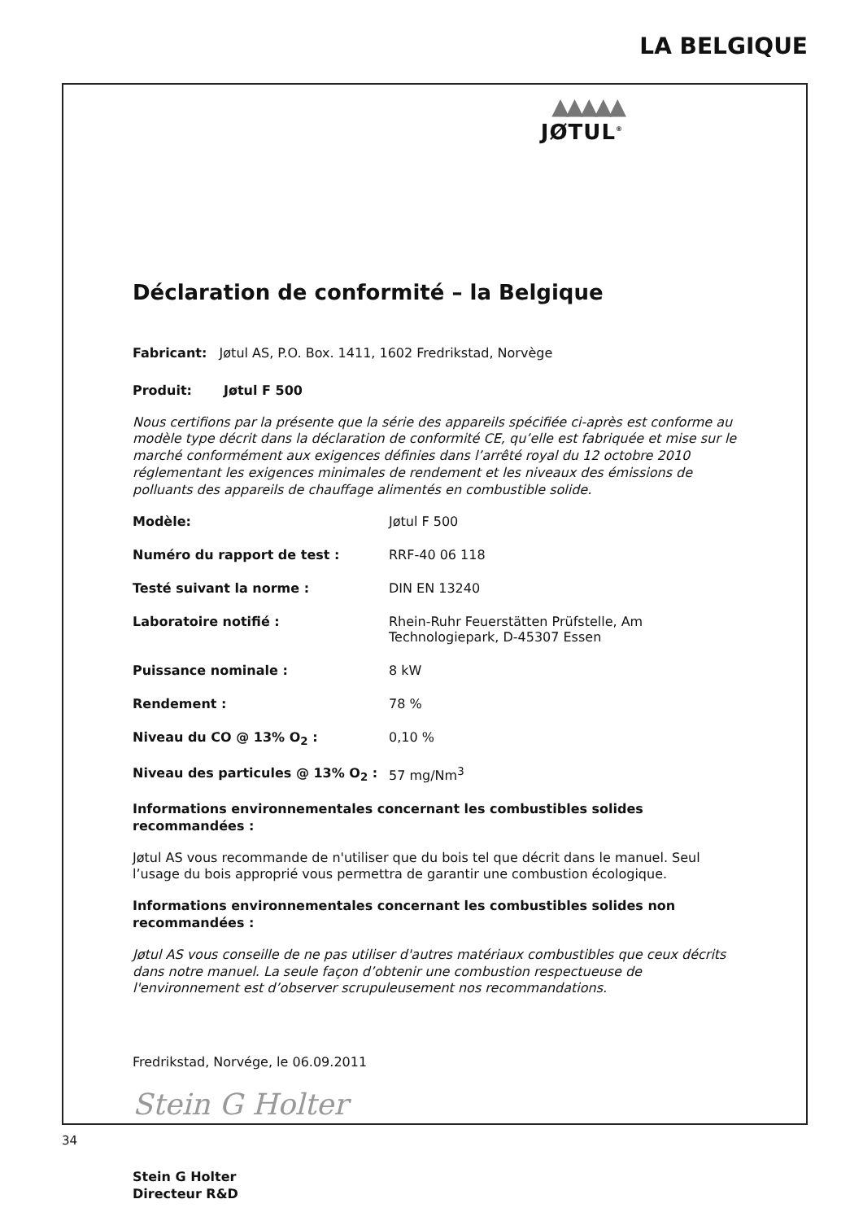LA BELGIQUE
▲▲▲▲▲
JØTUL<sup>®</sup>
Déclaration de conformité – la Belgique
Fabricant: Jøtul AS, P.O. Box. 1411, 1602 Fredrikstad, Norvège
Produit: Jøtul F 500
Nous certifions par la présente que la série des appareils spécifiée ci-après est conforme au modèle type décrit dans la déclaration de conformité CE, qu’elle est fabriquée et mise sur le marché conformément aux exigences définies dans l’arrêté royal du 12 octobre 2010 réglementant les exigences minimales de rendement et les niveaux des émissions de polluants des appareils de chauffage alimentés en combustible solide.
| Modèle: | Jøtul F 500 |
| Numéro du rapport de test : | RRF-40 06 118 |
| Testé suivant la norme : | DIN EN 13240 |
| Laboratoire notifié : | Rhein-Ruhr Feuerstätten Prüfstelle, Am Technologiepark, D-45307 Essen |
| Puissance nominale : | 8 kW |
| Rendement : | 78 % |
| Niveau du CO @ 13% O<sub>2</sub> : | 0,10 % |
| Niveau des particules @ 13% O<sub>2</sub> : | 57 mg/Nm<sup>3</sup> |
Informations environnementales concernant les combustibles solides recommandées :
Jøtul AS vous recommande de n'utiliser que du bois tel que décrit dans le manuel. Seul l’usage du bois approprié vous permettra de garantir une combustion écologique.
Informations environnementales concernant les combustibles solides non recommandées :
Jøtul AS vous conseille de ne pas utiliser d'autres matériaux combustibles que ceux décrits dans notre manuel. La seule façon d’obtenir une combustion respectueuse de l'environnement est d’observer scrupuleusement nos recommandations.
Fredrikstad, Norvége, le 06.09.2011
Stein G Holter
Stein G Holter
Directeur R&D
34